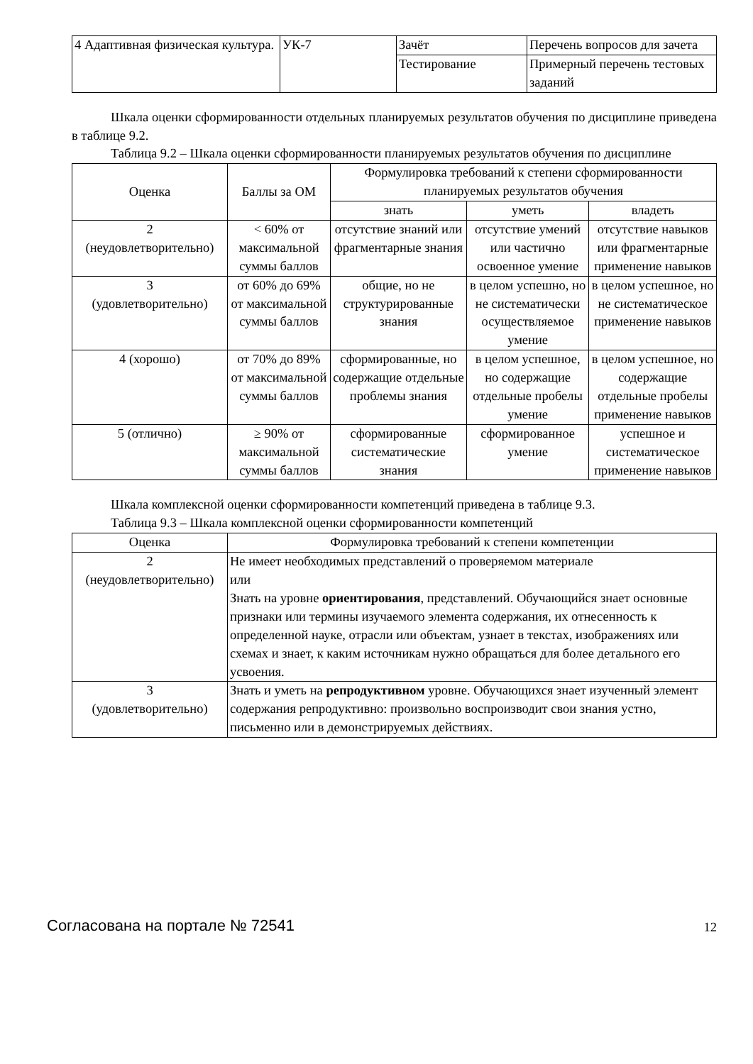| 4 Адаптивная физическая культура. | УК-7 | Зачёт | Перечень вопросов для зачета |
| | | Тестирование | Примерный перечень тестовых заданий |
Шкала оценки сформированности отдельных планируемых результатов обучения по дисциплине приведена в таблице 9.2.
Таблица 9.2 – Шкала оценки сформированности планируемых результатов обучения по дисциплине
| Оценка | Баллы за ОМ | Формулировка требований к степени сформированности планируемых результатов обучения | | |
| --- | --- | --- | --- | --- |
| | | знать | уметь | владеть |
| 2 (неудовлетворительно) | < 60% от максимальной суммы баллов | отсутствие знаний или фрагментарные знания | отсутствие умений или частично освоенное умение | отсутствие навыков или фрагментарные применение навыков |
| 3 (удовлетворительно) | от 60% до 69% от максимальной суммы баллов | общие, но не структурированные знания | в целом успешно, но не систематически осуществляемое умение | в целом успешное, но не систематическое применение навыков |
| 4 (хорошо) | от 70% до 89% от максимальной суммы баллов | сформированные, но содержащие отдельные проблемы знания | в целом успешное, но содержащие отдельные пробелы умение | в целом успешное, но содержащие отдельные пробелы применение навыков |
| 5 (отлично) | ≥ 90% от максимальной суммы баллов | сформированные систематические знания | сформированное умение | успешное и систематическое применение навыков |
Шкала комплексной оценки сформированности компетенций приведена в таблице 9.3.
Таблица 9.3 – Шкала комплексной оценки сформированности компетенций
| Оценка | Формулировка требований к степени компетенции |
| --- | --- |
| 2 (неудовлетворительно) | Не имеет необходимых представлений о проверяемом материале или Знать на уровне ориентирования , представлений. Обучающийся знает основные признаки или термины изучаемого элемента содержания, их отнесенность к определенной науке, отрасли или объектам, узнает в текстах, изображениях или схемах и знает, к каким источникам нужно обращаться для более детального его усвоения. |
| 3 (удовлетворительно) | Знать и уметь на репродуктивном уровне. Обучающихся знает изученный элемент содержания репродуктивно: произвольно воспроизводит свои знания устно, письменно или в демонстрируемых действиях. |
Согласована на портале № 72541 12